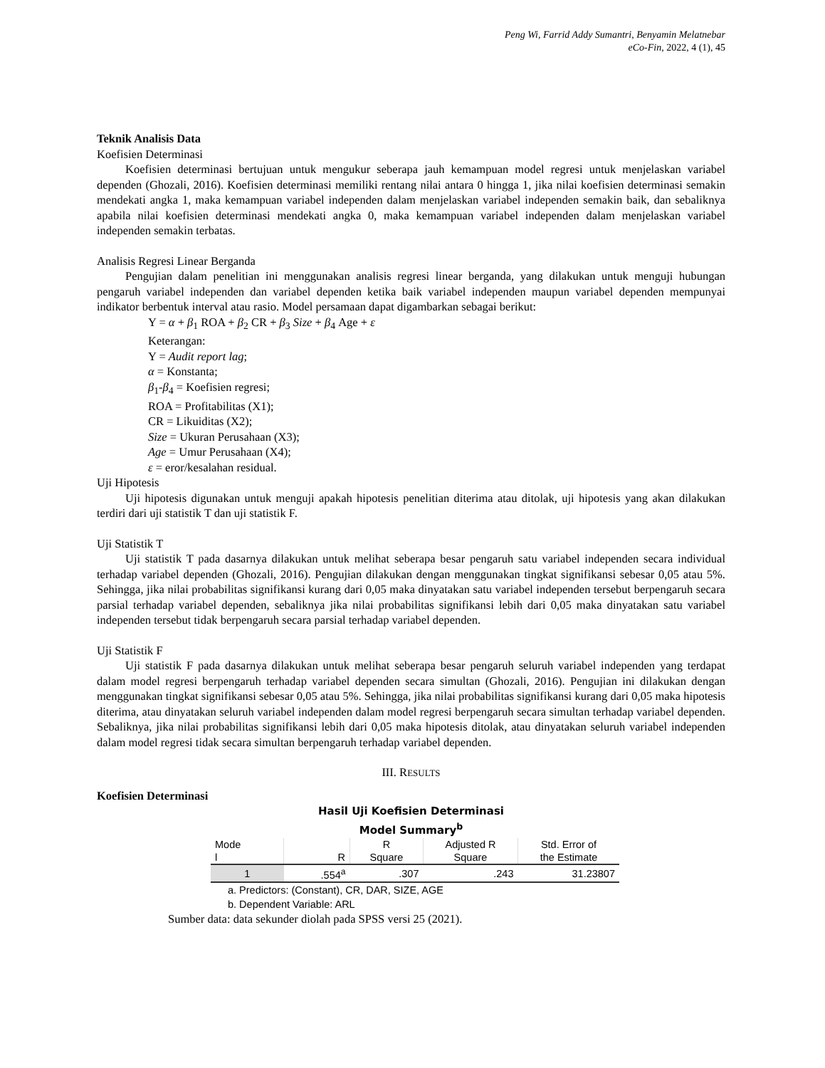Peng Wi, Farrid Addy Sumantri, Benyamin Melatnebar
eCo-Fin, 2022, 4 (1), 45
Teknik Analisis Data
Koefisien Determinasi
Koefisien determinasi bertujuan untuk mengukur seberapa jauh kemampuan model regresi untuk menjelaskan variabel dependen (Ghozali, 2016). Koefisien determinasi memiliki rentang nilai antara 0 hingga 1, jika nilai koefisien determinasi semakin mendekati angka 1, maka kemampuan variabel independen dalam menjelaskan variabel independen semakin baik, dan sebaliknya apabila nilai koefisien determinasi mendekati angka 0, maka kemampuan variabel independen dalam menjelaskan variabel independen semakin terbatas.
Analisis Regresi Linear Berganda
Pengujian dalam penelitian ini menggunakan analisis regresi linear berganda, yang dilakukan untuk menguji hubungan pengaruh variabel independen dan variabel dependen ketika baik variabel independen maupun variabel dependen mempunyai indikator berbentuk interval atau rasio. Model persamaan dapat digambarkan sebagai berikut:
Y = α + β<sub>1</sub> ROA + β<sub>2</sub> CR + β<sub>3</sub> Size + β<sub>4</sub> Age + ε
Keterangan:
Y = Audit report lag;
α = Konstanta;
β<sub>1</sub>-β<sub>4</sub> = Koefisien regresi;
ROA = Profitabilitas (X1);
CR = Likuiditas (X2);
Size = Ukuran Perusahaan (X3);
Age = Umur Perusahaan (X4);
ε = eror/kesalahan residual.
Uji Hipotesis
Uji hipotesis digunakan untuk menguji apakah hipotesis penelitian diterima atau ditolak, uji hipotesis yang akan dilakukan terdiri dari uji statistik T dan uji statistik F.
Uji Statistik T
Uji statistik T pada dasarnya dilakukan untuk melihat seberapa besar pengaruh satu variabel independen secara individual terhadap variabel dependen (Ghozali, 2016). Pengujian dilakukan dengan menggunakan tingkat signifikansi sebesar 0,05 atau 5%. Sehingga, jika nilai probabilitas signifikansi kurang dari 0,05 maka dinyatakan satu variabel independen tersebut berpengaruh secara parsial terhadap variabel dependen, sebaliknya jika nilai probabilitas signifikansi lebih dari 0,05 maka dinyatakan satu variabel independen tersebut tidak berpengaruh secara parsial terhadap variabel dependen.
Uji Statistik F
Uji statistik F pada dasarnya dilakukan untuk melihat seberapa besar pengaruh seluruh variabel independen yang terdapat dalam model regresi berpengaruh terhadap variabel dependen secara simultan (Ghozali, 2016). Pengujian ini dilakukan dengan menggunakan tingkat signifikansi sebesar 0,05 atau 5%. Sehingga, jika nilai probabilitas signifikansi kurang dari 0,05 maka hipotesis diterima, atau dinyatakan seluruh variabel independen dalam model regresi berpengaruh secara simultan terhadap variabel dependen. Sebaliknya, jika nilai probabilitas signifikansi lebih dari 0,05 maka hipotesis ditolak, atau dinyatakan seluruh variabel independen dalam model regresi tidak secara simultan berpengaruh terhadap variabel dependen.
III. RESULTS
Koefisien Determinasi
Hasil Uji Koefisien Determinasi
Model Summary<sup>b</sup>
| Mode l | R | R Square | Adjusted R Square | Std. Error of the Estimate |
| --- | --- | --- | --- | --- |
| 1 | .554<sup>a</sup> | .307 | .243 | 31.23807 |
a. Predictors: (Constant), CR, DAR, SIZE, AGE
b. Dependent Variable: ARL
Sumber data: data sekunder diolah pada SPSS versi 25 (2021).